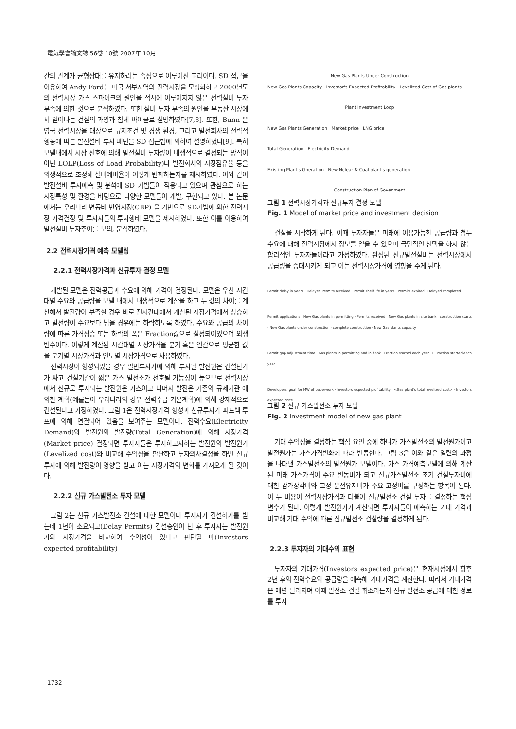電氣學會論文誌 56卷 10號 2007年 10月
간의 관계가 균형상태를 유지하려는 속성으로 이루어진 고리이다. SD 접근을 이용하여 Andy Ford는 미국 서부지역의 전력시장을 모형화하고 2000년도의 전력시장 가격 스파이크의 원인을 적시에 이루어지지 않은 전력설비 투자 부족에 의한 것으로 분석하였다. 또한 설비 투자 부족의 원인을 부동산 시장에서 일어나는 건설의 과잉과 침체 싸이클로 설명하였다[7,8]. 또한, Bunn 은 영국 전력시장을 대상으로 규제조건 및 경쟁 환경, 그리고 발전회사의 전략적 행동에 따른 발전설비 투자 패턴을 SD 접근법에 의하여 설명하였다[9]. 특히 모델내에서 시장 신호에 의해 발전설비 투자량이 내생적으로 결정되는 방식이 아닌 LOLP(Loss of Load Probability)나 발전회사의 시장점유율 등을 외생적으로 조정해 설비예비율이 어떻게 변화하는지를 제시하였다. 이와 같이 발전설비 투자예측 및 분석에 SD 기법들이 적용되고 있으며 관심으로 하는 시장특성 및 환경을 바탕으로 다양한 모델들이 개발, 구현되고 있다. 본 논문에서는 우리나라 변동비 반영시장(CBP) 을 기반으로 SD기법에 의한 전력시장 가격결정 및 투자자들의 투자행태 모델을 제시하였다. 또한 이를 이용하여 발전설비 투자추이를 모의, 분석하였다.
2.2 전력시장가격 예측 모델링
2.2.1 전력시장가격과 신규투자 결정 모델
개발된 모델은 전력공급과 수요에 의해 가격이 결정된다. 모델은 우선 시간대별 수요와 공급량을 모델 내에서 내생적으로 계산을 하고 두 값의 차이를 계산해서 발전량이 부족할 경우 바로 전시간대에서 계산된 시장가격에서 상승하고 발전량이 수요보다 남을 경우에는 하락하도록 하였다. 수요와 공급의 차이량에 따른 가격상승 또는 하락의 폭은 Fraction값으로 설정되어있으며 외생변수이다. 이렇게 계산된 시간대별 시장가격을 분기 혹은 연간으로 평균한 값을 분기별 시장가격과 연도별 시장가격으로 사용하였다.
전력시장이 형성되었을 경우 일반투자가에 의해 투자될 발전원은 건설단가가 싸고 건설기간이 짧은 가스 발전소가 선호될 가능성이 높으므로 전력시장에서 신규로 투자되는 발전원은 가스이고 나머지 발전은 기존의 규제기관 에 의한 계획(예를들어 우리나라의 경우 전력수급 기본계획)에 의해 강제적으로 건설된다고 가정하였다. 그림 1은 전력시장가격 형성과 신규투자가 피드백 루프에 의해 연결되어 있음을 보여주는 모델이다. 전력수요(Electricity Demand)와 발전원의 발전량(Total Generation)에 의해 시장가격(Market price) 결정되면 투자자들은 투자하고자하는 발전원의 발전원가(Levelized cost)와 비교해 수익성을 판단하고 투자의사결정을 하면 신규투자에 의해 발전량이 영향을 받고 이는 시장가격의 변화를 가져오게 될 것이다.
2.2.2 신규 가스발전소 투자 모델
그림 2는 신규 가스발전소 건설에 대한 모델이다 투자자가 건설허가를 받는데 1년이 소요되고(Delay Permits) 건설승인이 난 후 투자자는 발전원가와 시장가격을 비교하여 수익성이 있다고 판단될 때(Investors expected profitability)
New Gas Plants Under Construction
New Gas Plants Capacity Investor's Expected Profitability Levelized Cost of Gas plants
Plant Investment Loop
New Gas Plants Generation Market price LNG price
Total Generation Electricity Demand
Existing Plant's Gneration New Nclear & Coal plant's generation
Construction Plan of Govenment
그림 1 전력시장가격과 신규투자 결정 모델
Fig. 1 Model of market price and investment decision
건설을 시작하게 된다. 이때 투자자들은 미래에 이용가능한 공급량과 첨두수요에 대해 전력시장에서 정보를 얻을 수 있으며 극단적인 선택을 하지 않는 합리적인 투자자들이라고 가정하였다. 완성된 신규발전설비는 전력시장에서 공급량을 증대시키게 되고 이는 전력시장가격에 영향을 주게 된다.
Permit delay in years · Delayed Permits received · Permit shelf life in years · Permits expired · Delayed completed
Permit applications · New Gas plants in permitting · Permits received · New Gas plants in site bank · construction starts · New Gas plants under construction · complete construction · New Gas plants capacity
Permit gap adjustment time · Gas plants in permitting and in bank · Fraction started each year · I. Fraction started each year
Developers' goal for MW of paperwork · Investors expected profitability · <Gas plant's total levelized cost> · Investors expected price
그림 2 신규 가스발전소 투자 모델
Fig. 2 Investment model of new gas plant
기대 수익성을 결정하는 핵심 요인 중에 하나가 가스발전소의 발전원가이고 발전원가는 가스가격변화에 따라 변동한다. 그림 3은 이와 같은 일련의 과정을 나타낸 가스발전소의 발전원가 모델이다. 가스 가격예측모델에 의해 계산된 미래 가스가격이 주요 변동비가 되고 신규가스발전소 초기 건설투자비에 대한 감가상각비와 고정 운전유지비가 주요 고정비를 구성하는 항목이 된다. 이 두 비용이 전력시장가격과 더불어 신규발전소 건설 투자를 결정하는 핵심 변수가 된다. 이렇게 발전원가가 계산되면 투자자들이 예측하는 기대 가격과 비교해 기대 수익에 따른 신규발전소 건설량을 결정하게 된다.
2.2.3 투자자의 기대수익 표현
투자자의 기대가격(Investors expected price)은 현재시점에서 향후 2년 후의 전력수요와 공급량을 예측해 기대가격을 계산한다. 따라서 기대가격은 매년 달라지며 이때 발전소 건설 취소라든지 신규 발전소 공급에 대한 정보를 투자
1732